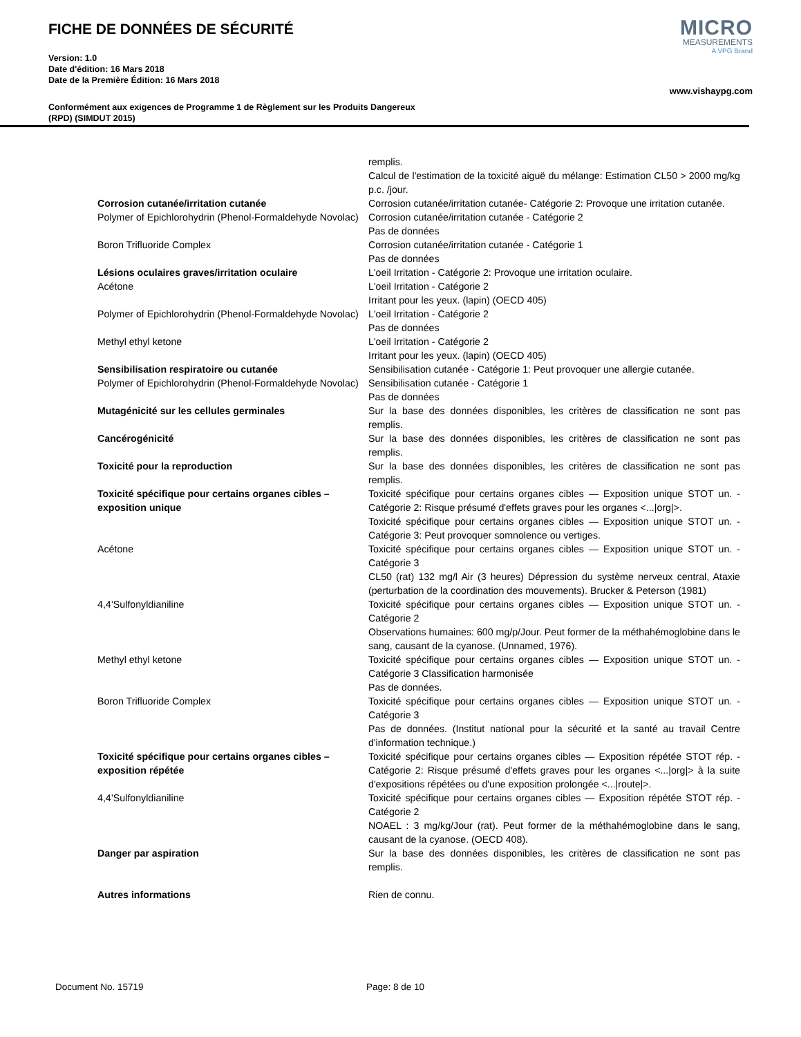FICHE DE DONNÉES DE SÉCURITÉ
Version: 1.0
Date d'édition: 16 Mars 2018
Date de la Première Édition: 16 Mars 2018
MICRO
MEASUREMENTS
A VPG Brand
www.vishaypg.com
Conformément aux exigences de Programme 1 de Règlement sur les Produits Dangereux
(RPD) (SIMDUT 2015)
| | remplis. Calcul de l'estimation de la toxicité aiguë du mélange: Estimation CL50 > 2000 mg/kg p.c. /jour. |
| Corrosion cutanée/irritation cutanée | Corrosion cutanée/irritation cutanée- Catégorie 2: Provoque une irritation cutanée. |
| Polymer of Epichlorohydrin (Phenol-Formaldehyde Novolac) | Corrosion cutanée/irritation cutanée - Catégorie 2 Pas de données |
| Boron Trifluoride Complex | Corrosion cutanée/irritation cutanée - Catégorie 1 Pas de données |
| Lésions oculaires graves/irritation oculaire | L'oeil Irritation - Catégorie 2: Provoque une irritation oculaire. |
| Acétone | L'oeil Irritation - Catégorie 2 Irritant pour les yeux. (lapin) (OECD 405) |
| Polymer of Epichlorohydrin (Phenol-Formaldehyde Novolac) | L'oeil Irritation - Catégorie 2 Pas de données |
| Methyl ethyl ketone | L'oeil Irritation - Catégorie 2 Irritant pour les yeux. (lapin) (OECD 405) |
| Sensibilisation respiratoire ou cutanée | Sensibilisation cutanée - Catégorie 1: Peut provoquer une allergie cutanée. |
| Polymer of Epichlorohydrin (Phenol-Formaldehyde Novolac) | Sensibilisation cutanée - Catégorie 1 Pas de données |
| Mutagénicité sur les cellules germinales | Sur la base des données disponibles, les critères de classification ne sont pas remplis. |
| Cancérogénicité | Sur la base des données disponibles, les critères de classification ne sont pas remplis. |
| Toxicité pour la reproduction | Sur la base des données disponibles, les critères de classification ne sont pas remplis. |
| Toxicité spécifique pour certains organes cibles – exposition unique | Toxicité spécifique pour certains organes cibles — Exposition unique STOT un. - Catégorie 2: Risque présumé d'effets graves pour les organes <.../org/>. Toxicité spécifique pour certains organes cibles — Exposition unique STOT un. - Catégorie 3: Peut provoquer somnolence ou vertiges. |
| Acétone | Toxicité spécifique pour certains organes cibles — Exposition unique STOT un. - Catégorie 3 CL50 (rat) 132 mg/l Air (3 heures) Dépression du système nerveux central, Ataxie (perturbation de la coordination des mouvements). Brucker & Peterson (1981) |
| 4,4’Sulfonyldianiline | Toxicité spécifique pour certains organes cibles — Exposition unique STOT un. - Catégorie 2 Observations humaines: 600 mg/p/Jour. Peut former de la méthahémoglobine dans le sang, causant de la cyanose. (Unnamed, 1976). |
| Methyl ethyl ketone | Toxicité spécifique pour certains organes cibles — Exposition unique STOT un. - Catégorie 3 Classification harmonisée Pas de données. |
| Boron Trifluoride Complex | Toxicité spécifique pour certains organes cibles — Exposition unique STOT un. - Catégorie 3 Pas de données. (Institut national pour la sécurité et la santé au travail Centre d'information technique.) |
| Toxicité spécifique pour certains organes cibles – exposition répétée | Toxicité spécifique pour certains organes cibles — Exposition répétée STOT rép. - Catégorie 2: Risque présumé d'effets graves pour les organes <.../org/> à la suite d'expositions répétées ou d'une exposition prolongée <.../route/>. |
| 4,4’Sulfonyldianiline | Toxicité spécifique pour certains organes cibles — Exposition répétée STOT rép. - Catégorie 2 NOAEL : 3 mg/kg/Jour (rat). Peut former de la méthahémoglobine dans le sang, causant de la cyanose. (OECD 408). |
| Danger par aspiration | Sur la base des données disponibles, les critères de classification ne sont pas remplis. |
| Autres informations | Rien de connu. |
Document No. 15719 Page: 8 de 10